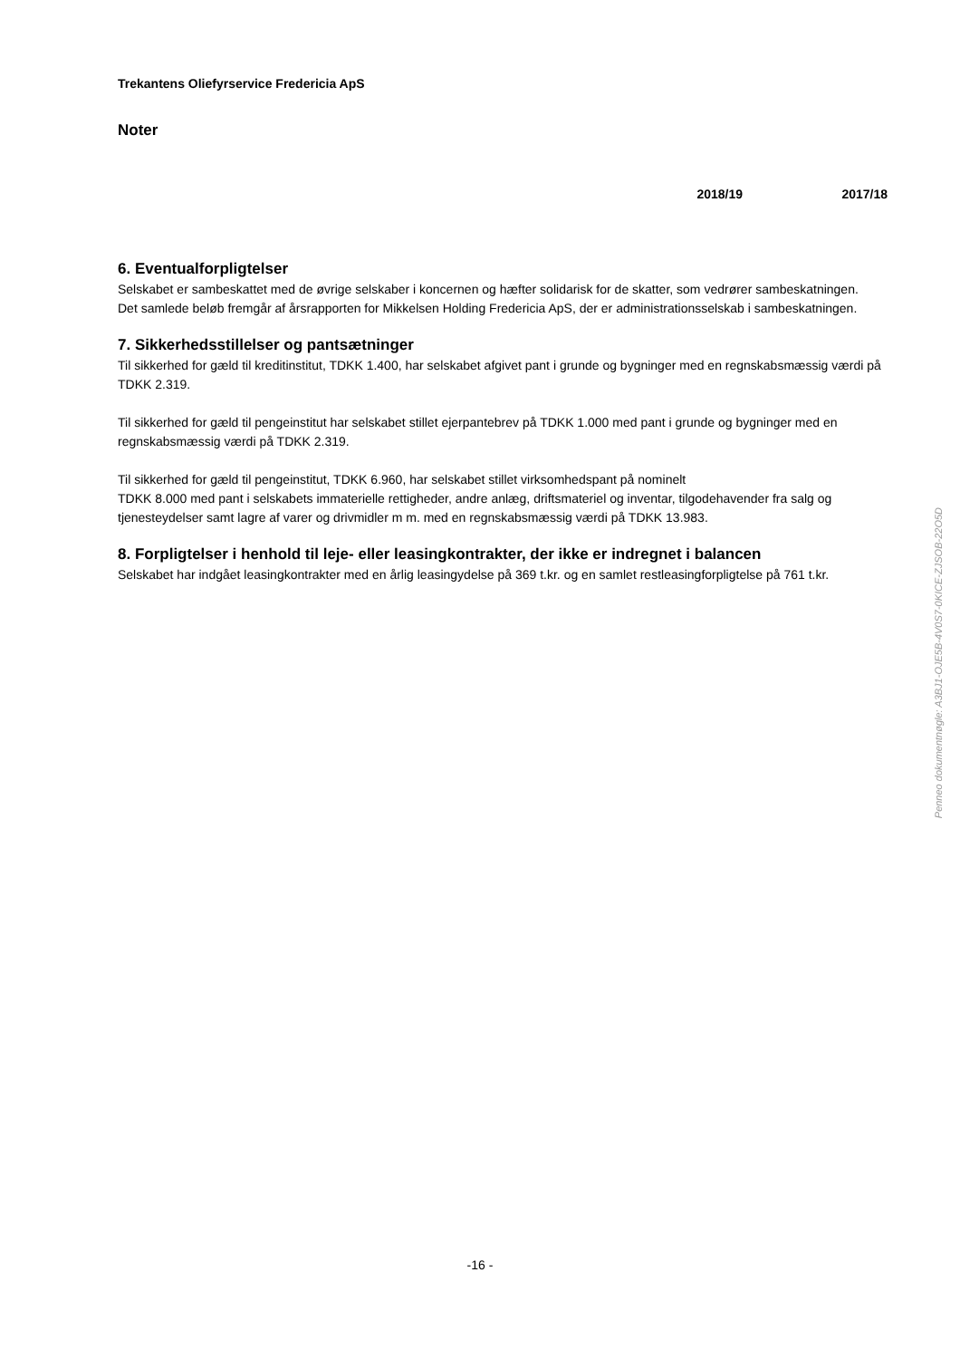Trekantens Oliefyrservice Fredericia ApS
Noter
2018/19 2017/18
6. Eventualforpligtelser
Selskabet er sambeskattet med de øvrige selskaber i koncernen og hæfter solidarisk for de skatter, som vedrører sambeskatningen.
Det samlede beløb fremgår af årsrapporten for Mikkelsen Holding Fredericia ApS, der er administrationsselskab i sambeskatningen.
7. Sikkerhedsstillelser og pantsætninger
Til sikkerhed for gæld til kreditinstitut, TDKK 1.400, har selskabet afgivet pant i grunde og bygninger med en regnskabsmæssig værdi på TDKK 2.319.
Til sikkerhed for gæld til pengeinstitut har selskabet stillet ejerpantebrev på TDKK 1.000 med pant i grunde og bygninger med en regnskabsmæssig værdi på TDKK 2.319.
Til sikkerhed for gæld til pengeinstitut, TDKK 6.960, har selskabet stillet virksomhedspant på nominelt
TDKK 8.000 med pant i selskabets immaterielle rettigheder, andre anlæg, driftsmateriel og inventar, tilgodehavender fra salg og tjenesteydelser samt lagre af varer og drivmidler m m. med en regnskabsmæssig værdi på TDKK 13.983.
8. Forpligtelser i henhold til leje- eller leasingkontrakter, der ikke er indregnet i balancen
Selskabet har indgået leasingkontrakter med en årlig leasingydelse på 369 t.kr. og en samlet restleasingforpligtelse på 761 t.kr.
Penneo dokumentnøgle: A3BJ1-OJE5B-4V0S7-0KICE-ZJSOB-22O5D
-16 -